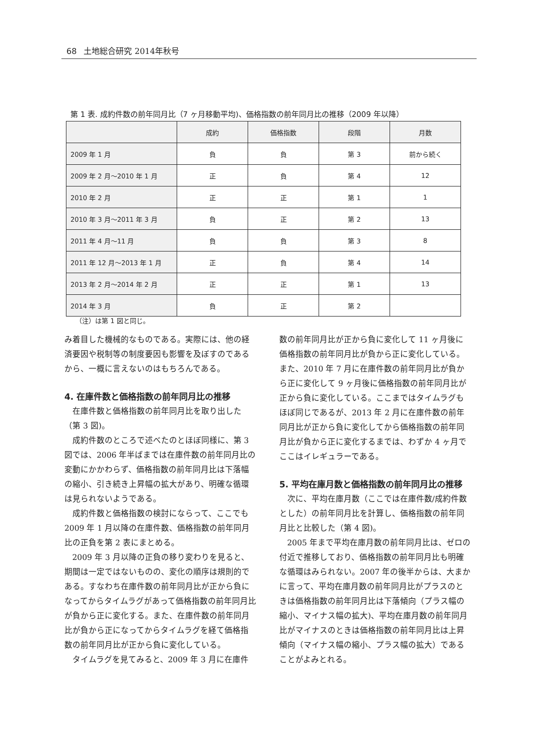68 土地総合研究 2014年秋号
第 1 表. 成約件数の前年同月比（7 ヶ月移動平均)、価格指数の前年同月比の推移（2009 年以降）
| | 成約 | 価格指数 | 段階 | 月数 |
| --- | --- | --- | --- | --- |
| 2009 年 1 月 | 負 | 負 | 第 3 | 前から続く |
| 2009 年 2 月～2010 年 1 月 | 正 | 負 | 第 4 | 12 |
| 2010 年 2 月 | 正 | 正 | 第 1 | 1 |
| 2010 年 3 月～2011 年 3 月 | 負 | 正 | 第 2 | 13 |
| 2011 年 4 月～11 月 | 負 | 負 | 第 3 | 8 |
| 2011 年 12 月～2013 年 1 月 | 正 | 負 | 第 4 | 14 |
| 2013 年 2 月～2014 年 2 月 | 正 | 正 | 第 1 | 13 |
| 2014 年 3 月 | 負 | 正 | 第 2 | |
（注）は第 1 図と同じ。
み着目した機械的なものである。実際には、他の経済要因や税制等の制度要因も影響を及ぼすのであるから、一概に言えないのはもちろんである。
4. 在庫件数と価格指数の前年同月比の推移
在庫件数と価格指数の前年同月比を取り出した（第 3 図)。
成約件数のところで述べたのとほぼ同様に、第 3 図では、2006 年半ばまでは在庫件数の前年同月比の変動にかかわらず、価格指数の前年同月比は下落幅の縮小、引き続き上昇幅の拡大があり、明確な循環は見られないようである。
成約件数と価格指数の検討にならって、ここでも 2009 年 1 月以降の在庫件数、価格指数の前年同月比の正負を第 2 表にまとめる。
2009 年 3 月以降の正負の移り変わりを見ると、期間は一定ではないものの、変化の順序は規則的である。すなわち在庫件数の前年同月比が正から負になってからタイムラグがあって価格指数の前年同月比が負から正に変化する。また、在庫件数の前年同月比が負から正になってからタイムラグを経て価格指数の前年同月比が正から負に変化している。
タイムラグを見てみると、2009 年 3 月に在庫件
数の前年同月比が正から負に変化して 11 ヶ月後に価格指数の前年同月比が負から正に変化している。また、2010 年 7 月に在庫件数の前年同月比が負から正に変化して 9 ヶ月後に価格指数の前年同月比が正から負に変化している。ここまではタイムラグもほぼ同じであるが、2013 年 2 月に在庫件数の前年同月比が正から負に変化してから価格指数の前年同月比が負から正に変化するまでは、わずか 4 ヶ月でここはイレギュラーである。
5. 平均在庫月数と価格指数の前年同月比の推移
次に、平均在庫月数（ここでは在庫件数/成約件数とした）の前年同月比を計算し、価格指数の前年同月比と比較した（第 4 図)。
2005 年まで平均在庫月数の前年同月比は、ゼロの付近で推移しており、価格指数の前年同月比も明確な循環はみられない。2007 年の後半からは、大まかに言って、平均在庫月数の前年同月比がプラスのときは価格指数の前年同月比は下落傾向（プラス幅の縮小、マイナス幅の拡大)、平均在庫月数の前年同月比がマイナスのときは価格指数の前年同月比は上昇傾向（マイナス幅の縮小、プラス幅の拡大）であることがよみとれる。